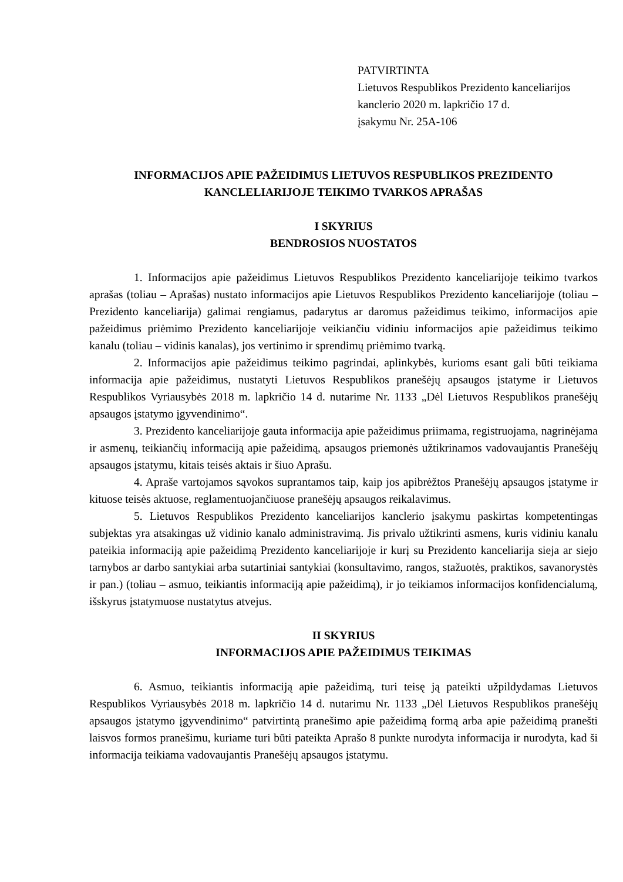PATVIRTINTA
Lietuvos Respublikos Prezidento kanceliarijos
kanclerio 2020 m. lapkričio 17 d.
įsakymu Nr. 25A-106
INFORMACIJOS APIE PAŽEIDIMUS LIETUVOS RESPUBLIKOS PREZIDENTO
KANCLELIARIJOJE TEIKIMO TVARKOS APRAŠAS
I SKYRIUS
BENDROSIOS NUOSTATOS
1. Informacijos apie pažeidimus Lietuvos Respublikos Prezidento kanceliarijoje teikimo tvarkos aprašas (toliau – Aprašas) nustato informacijos apie Lietuvos Respublikos Prezidento kanceliarijoje (toliau – Prezidento kanceliarija) galimai rengiamus, padarytus ar daromus pažeidimus teikimo, informacijos apie pažeidimus priėmimo Prezidento kanceliarijoje veikiančiu vidiniu informacijos apie pažeidimus teikimo kanalu (toliau – vidinis kanalas), jos vertinimo ir sprendimų priėmimo tvarką.
2. Informacijos apie pažeidimus teikimo pagrindai, aplinkybės, kurioms esant gali būti teikiama informacija apie pažeidimus, nustatyti Lietuvos Respublikos pranešėjų apsaugos įstatyme ir Lietuvos Respublikos Vyriausybės 2018 m. lapkričio 14 d. nutarime Nr. 1133 „Dėl Lietuvos Respublikos pranešėjų apsaugos įstatymo įgyvendinimo“.
3. Prezidento kanceliarijoje gauta informacija apie pažeidimus priimama, registruojama, nagrinėjama ir asmenų, teikiančių informaciją apie pažeidimą, apsaugos priemonės užtikrinamos vadovaujantis Pranešėjų apsaugos įstatymu, kitais teisės aktais ir šiuo Aprašu.
4. Apraše vartojamos sąvokos suprantamos taip, kaip jos apibrėžtos Pranešėjų apsaugos įstatyme ir kituose teisės aktuose, reglamentuojančiuose pranešėjų apsaugos reikalavimus.
5. Lietuvos Respublikos Prezidento kanceliarijos kanclerio įsakymu paskirtas kompetentingas subjektas yra atsakingas už vidinio kanalo administravimą. Jis privalo užtikrinti asmens, kuris vidiniu kanalu pateikia informaciją apie pažeidimą Prezidento kanceliarijoje ir kurį su Prezidento kanceliarija sieja ar siejo tarnybos ar darbo santykiai arba sutartiniai santykiai (konsultavimo, rangos, stažuotės, praktikos, savanorystės ir pan.) (toliau – asmuo, teikiantis informaciją apie pažeidimą), ir jo teikiamos informacijos konfidencialumą, išskyrus įstatymuose nustatytus atvejus.
II SKYRIUS
INFORMACIJOS APIE PAŽEIDIMUS TEIKIMAS
6. Asmuo, teikiantis informaciją apie pažeidimą, turi teisę ją pateikti užpildydamas Lietuvos Respublikos Vyriausybės 2018 m. lapkričio 14 d. nutarimu Nr. 1133 „Dėl Lietuvos Respublikos pranešėjų apsaugos įstatymo įgyvendinimo“ patvirtintą pranešimo apie pažeidimą formą arba apie pažeidimą pranešti laisvos formos pranešimu, kuriame turi būti pateikta Aprašo 8 punkte nurodyta informacija ir nurodyta, kad ši informacija teikiama vadovaujantis Pranešėjų apsaugos įstatymu.